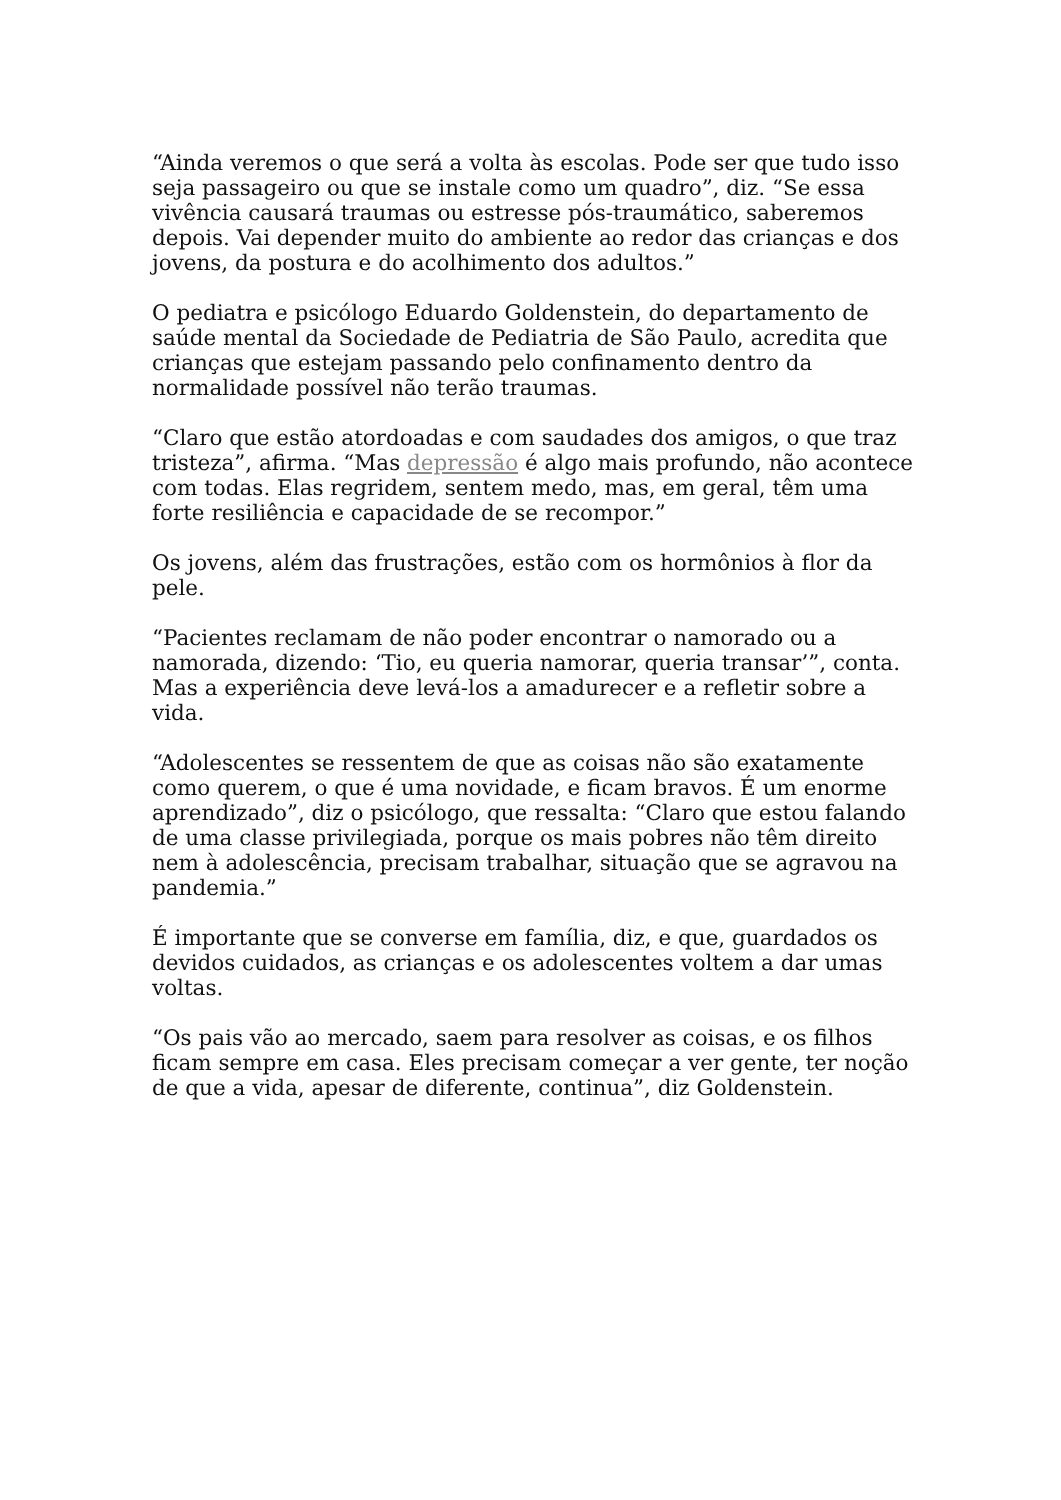“Ainda veremos o que será a volta às escolas. Pode ser que tudo isso seja passageiro ou que se instale como um quadro”, diz. “Se essa vivência causará traumas ou estresse pós-traumático, saberemos depois. Vai depender muito do ambiente ao redor das crianças e dos jovens, da postura e do acolhimento dos adultos.”
O pediatra e psicólogo Eduardo Goldenstein, do departamento de saúde mental da Sociedade de Pediatria de São Paulo, acredita que crianças que estejam passando pelo confinamento dentro da normalidade possível não terão traumas.
“Claro que estão atordoadas e com saudades dos amigos, o que traz tristeza”, afirma. “Mas depressão é algo mais profundo, não acontece com todas. Elas regridem, sentem medo, mas, em geral, têm uma forte resiliência e capacidade de se recompor.”
Os jovens, além das frustrações, estão com os hormônios à flor da pele.
“Pacientes reclamam de não poder encontrar o namorado ou a namorada, dizendo: ‘Tio, eu queria namorar, queria transar’”, conta. Mas a experiência deve levá-los a amadurecer e a refletir sobre a vida.
“Adolescentes se ressentem de que as coisas não são exatamente como querem, o que é uma novidade, e ficam bravos. É um enorme aprendizado”, diz o psicólogo, que ressalta: “Claro que estou falando de uma classe privilegiada, porque os mais pobres não têm direito nem à adolescência, precisam trabalhar, situação que se agravou na pandemia.”
É importante que se converse em família, diz, e que, guardados os devidos cuidados, as crianças e os adolescentes voltem a dar umas voltas.
“Os pais vão ao mercado, saem para resolver as coisas, e os filhos ficam sempre em casa. Eles precisam começar a ver gente, ter noção de que a vida, apesar de diferente, continua”, diz Goldenstein.